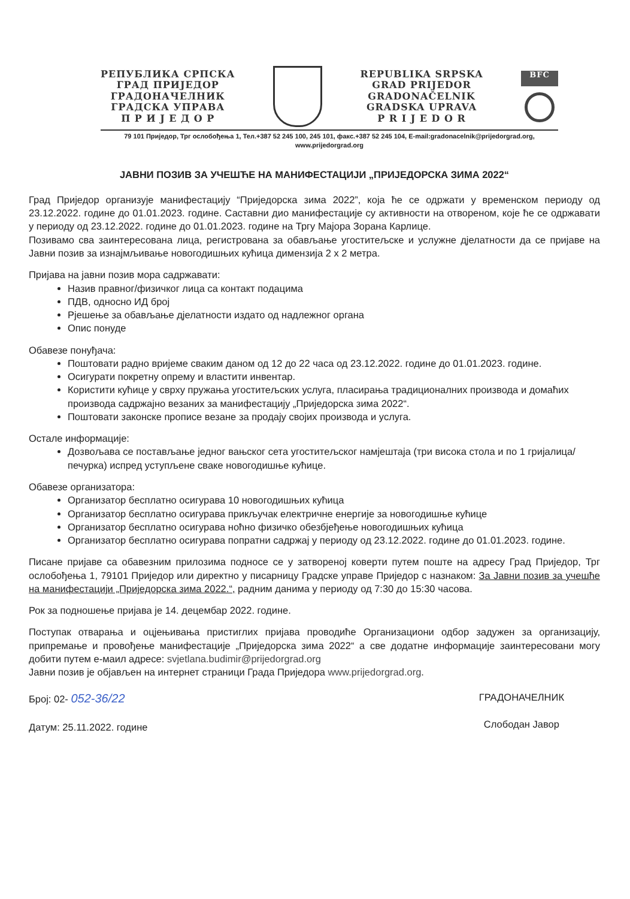РЕПУБЛИКА СРПСКА
ГРАД ПРИЈЕДОР
ГРАДОНАЧЕЛНИК
ГРАДСКА УПРАВА
П Р И Ј Е Д О Р
REPUBLIKA SRPSKA
GRAD PRIJEDOR
GRADONAČELNIK
GRADSKA UPRAVA
P R I J E D O R
BFC
79 101 Приједор, Трг ослобођења 1, Тел.+387 52 245 100, 245 101, факс.+387 52 245 104, E-mail:gradonacelnik@prijedorgrad.org, www.prijedorgrad.org
ЈАВНИ ПОЗИВ ЗА УЧЕШЋЕ НА МАНИФЕСТАЦИЈИ „ПРИЈЕДОРСКА ЗИМА 2022“
Град Приједор организује манифестацију “Приједорска зима 2022”, која ће се одржати у временском периоду од 23.12.2022. године до 01.01.2023. године. Саставни дио манифестације су активности на отвореном, које ће се одржавати у периоду од 23.12.2022. године до 01.01.2023. године на Тргу Мајора Зорана Карлице.
Позивамо сва заинтересована лица, регистрована за обављање угоститељске и услужне дјелатности да се пријаве на Јавни позив за изнајмљивање новогодишњих кућица димензија 2 x 2 метра.
Пријава на јавни позив мора садржавати:
Назив правног/физичког лица са контакт подацима
ПДВ, односно ИД број
Рјешење за обављање дјелатности издато од надлежног органа
Опис понуде
Обавезе понуђача:
Поштовати радно вријеме сваким даном од 12 до 22 часа од 23.12.2022. године до 01.01.2023. године.
Осигурати покретну опрему и властити инвентар.
Користити кућице у сврху пружања угоститељских услуга, пласирања традиционалних производа и домаћих производа садржајно везаних за манифестацију „Приједорска зима 2022“.
Поштовати законске прописе везане за продају својих производа и услуга.
Остале информације:
Дозвољава се постављање једног вањског сета угоститељског намјештаја (три висока стола и по 1 гријалица/печурка) испред уступљене сваке новогодишње кућице.
Обавезе организатора:
Организатор бесплатно осигурава 10 новогодишњих кућица
Организатор бесплатно осигурава прикључак електричне енергије за новогодишње кућице
Организатор бесплатно осигурава ноћно физичко обезбјеђење новогодишњих кућица
Организатор бесплатно осигурава попратни садржај у периоду од 23.12.2022. године до 01.01.2023. године.
Писане пријаве са обавезним прилозима подносе се у затвореној коверти путем поште на адресу Град Приједор, Трг ослобођења 1, 79101 Приједор или директно у писарницу Градске управе Приједор с назнаком: За Јавни позив за учешће на манифестацији „Приједорска зима 2022.“, радним данима у периоду од 7:30 до 15:30 часова.
Рок за подношење пријава је 14. децембар 2022. године.
Поступак отварања и оцјењивања пристиглих пријава проводиће Организациони одбор задужен за организацију, припремање и провођење манифестације „Приједорска зима 2022“ а све додатне информације заинтересовани могу добити путем е-маил адресе: svjetlana.budimir@prijedorgrad.org
Јавни позив је објављен на интернет страници Града Приједора www.prijedorgrad.org.
Број: 02- 052-36/22
Датум: 25.11.2022. године
ГРАДОНАЧЕЛНИК
Слободан Јавор